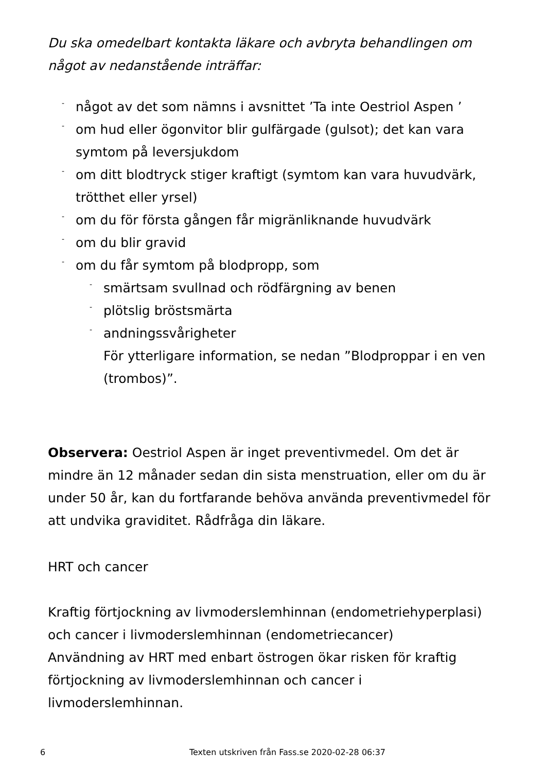Du ska omedelbart kontakta läkare och avbryta behandlingen om något av nedanstående inträffar:
- något av det som nämns i avsnittet ’Ta inte Oestriol Aspen ’
- om hud eller ögonvitor blir gulfärgade (gulsot); det kan vara symtom på leversjukdom
- om ditt blodtryck stiger kraftigt (symtom kan vara huvudvärk, trötthet eller yrsel)
- om du för första gången får migränliknande huvudvärk
- om du blir gravid
- om du får symtom på blodpropp, som
- smärtsam svullnad och rödfärgning av benen
- plötslig bröstsmärta
- andningssvårigheter
För ytterligare information, se nedan ”Blodproppar i en ven (trombos)”.
Observera: Oestriol Aspen är inget preventivmedel. Om det är mindre än 12 månader sedan din sista menstruation, eller om du är under 50 år, kan du fortfarande behöva använda preventivmedel för att undvika graviditet. Rådfråga din läkare.
HRT och cancer
Kraftig förtjockning av livmoderslemhinnan (endometriehyperplasi) och cancer i livmoderslemhinnan (endometriecancer)
Användning av HRT med enbart östrogen ökar risken för kraftig förtjockning av livmoderslemhinnan och cancer i livmoderslemhinnan.
6 Texten utskriven från Fass.se 2020-02-28 06:37